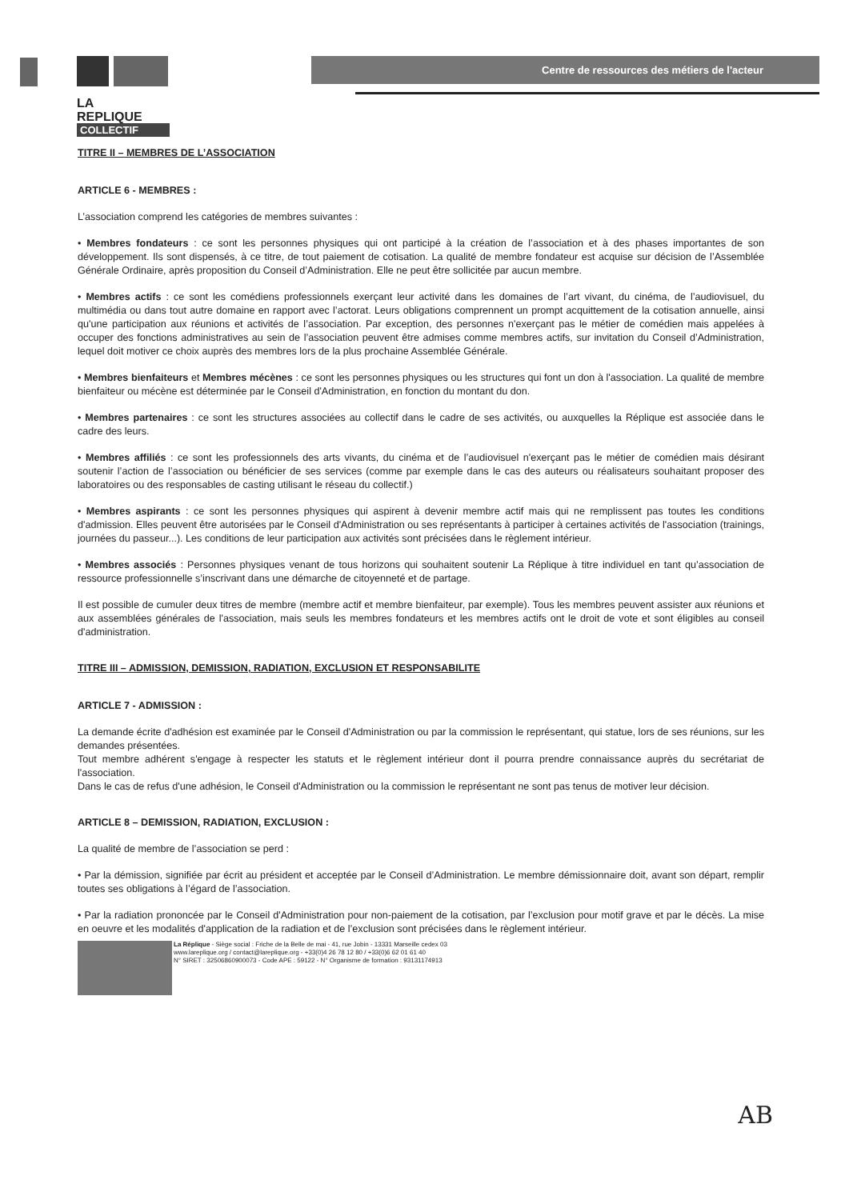LA
REPLIQUE
COLLECTIF
Centre de ressources des métiers de l'acteur
TITRE II – MEMBRES DE L’ASSOCIATION
ARTICLE 6 - MEMBRES :
L’association comprend les catégories de membres suivantes :
• Membres fondateurs : ce sont les personnes physiques qui ont participé à la création de l’association et à des phases importantes de son développement. Ils sont dispensés, à ce titre, de tout paiement de cotisation. La qualité de membre fondateur est acquise sur décision de l’Assemblée Générale Ordinaire, après proposition du Conseil d’Administration. Elle ne peut être sollicitée par aucun membre.
• Membres actifs : ce sont les comédiens professionnels exerçant leur activité dans les domaines de l’art vivant, du cinéma, de l’audiovisuel, du multimédia ou dans tout autre domaine en rapport avec l’actorat. Leurs obligations comprennent un prompt acquittement de la cotisation annuelle, ainsi qu'une participation aux réunions et activités de l’association. Par exception, des personnes n'exerçant pas le métier de comédien mais appelées à occuper des fonctions administratives au sein de l’association peuvent être admises comme membres actifs, sur invitation du Conseil d’Administration, lequel doit motiver ce choix auprès des membres lors de la plus prochaine Assemblée Générale.
• Membres bienfaiteurs et Membres mécènes : ce sont les personnes physiques ou les structures qui font un don à l'association. La qualité de membre bienfaiteur ou mécène est déterminée par le Conseil d'Administration, en fonction du montant du don.
• Membres partenaires : ce sont les structures associées au collectif dans le cadre de ses activités, ou auxquelles la Réplique est associée dans le cadre des leurs.
• Membres affiliés : ce sont les professionnels des arts vivants, du cinéma et de l’audiovisuel n'exerçant pas le métier de comédien mais désirant soutenir l’action de l’association ou bénéficier de ses services (comme par exemple dans le cas des auteurs ou réalisateurs souhaitant proposer des laboratoires ou des responsables de casting utilisant le réseau du collectif.)
• Membres aspirants : ce sont les personnes physiques qui aspirent à devenir membre actif mais qui ne remplissent pas toutes les conditions d'admission. Elles peuvent être autorisées par le Conseil d'Administration ou ses représentants à participer à certaines activités de l'association (trainings, journées du passeur...). Les conditions de leur participation aux activités sont précisées dans le règlement intérieur.
• Membres associés : Personnes physiques venant de tous horizons qui souhaitent soutenir La Réplique à titre individuel en tant qu’association de ressource professionnelle s’inscrivant dans une démarche de citoyenneté et de partage.
Il est possible de cumuler deux titres de membre (membre actif et membre bienfaiteur, par exemple). Tous les membres peuvent assister aux réunions et aux assemblées générales de l'association, mais seuls les membres fondateurs et les membres actifs ont le droit de vote et sont éligibles au conseil d'administration.
TITRE III – ADMISSION, DEMISSION, RADIATION, EXCLUSION ET RESPONSABILITE
ARTICLE 7 - ADMISSION :
La demande écrite d'adhésion est examinée par le Conseil d'Administration ou par la commission le représentant, qui statue, lors de ses réunions, sur les demandes présentées.
Tout membre adhérent s'engage à respecter les statuts et le règlement intérieur dont il pourra prendre connaissance auprès du secrétariat de l'association.
Dans le cas de refus d'une adhésion, le Conseil d'Administration ou la commission le représentant ne sont pas tenus de motiver leur décision.
ARTICLE 8 – DEMISSION, RADIATION, EXCLUSION :
La qualité de membre de l’association se perd :
• Par la démission, signifiée par écrit au président et acceptée par le Conseil d’Administration. Le membre démissionnaire doit, avant son départ, remplir toutes ses obligations à l’égard de l’association.
• Par la radiation prononcée par le Conseil d'Administration pour non-paiement de la cotisation, par l’exclusion pour motif grave et par le décès. La mise en oeuvre et les modalités d'application de la radiation et de l’exclusion sont précisées dans le règlement intérieur.
La Réplique - Siège social : Friche de la Belle de mai - 41, rue Jobin - 13331 Marseille cedex 03
www.lareplique.org / contact@lareplique.org - +33(0)4 26 78 12 80 / +33(0)6 62 01 61 40
N° SIRET : 32506860900073 - Code APE : 59122 - N° Organisme de formation : 93131174913
AB